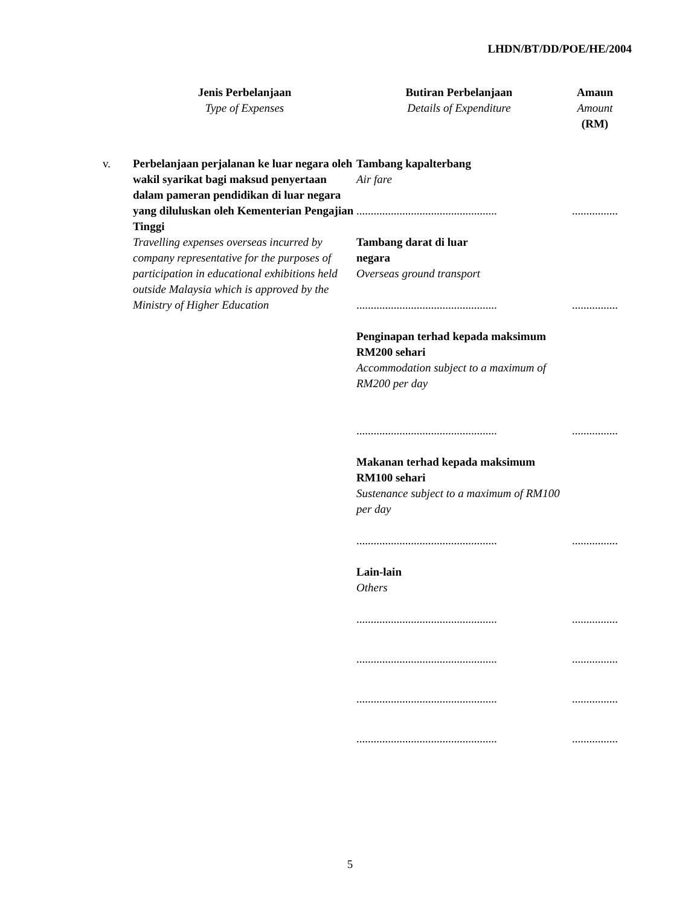LHDN/BT/DD/POE/HE/2004
| | Jenis Perbelanjaan Type of Expenses | Butiran Perbelanjaan Details of Expenditure | Amaun Amount (RM) |
| --- | --- | --- | --- |
| v. | Perbelanjaan perjalanan ke luar negara oleh wakil syarikat bagi maksud penyertaan dalam pameran pendidikan di luar negara yang diluluskan oleh Kementerian Pengajian Tinggi Travelling expenses overseas incurred by company representative for the purposes of participation in educational exhibitions held outside Malaysia which is approved by the Ministry of Higher Education | Tambang kapalterbang Air fare | |
| | | ................................................. | ................ |
| | | Tambang darat di luar negara Overseas ground transport | |
| | | ................................................. | ................ |
| | | Penginapan terhad kepada maksimum RM200 sehari Accommodation subject to a maximum of RM200 per day | |
| | | ................................................. | ................ |
| | | Makanan terhad kepada maksimum RM100 sehari Sustenance subject to a maximum of RM100 per day | |
| | | ................................................. | ................ |
| | | Lain-lain Others | |
| | | ................................................. | ................ |
| | | ................................................. | ................ |
| | | ................................................. | ................ |
| | | ................................................. | ................ |
5